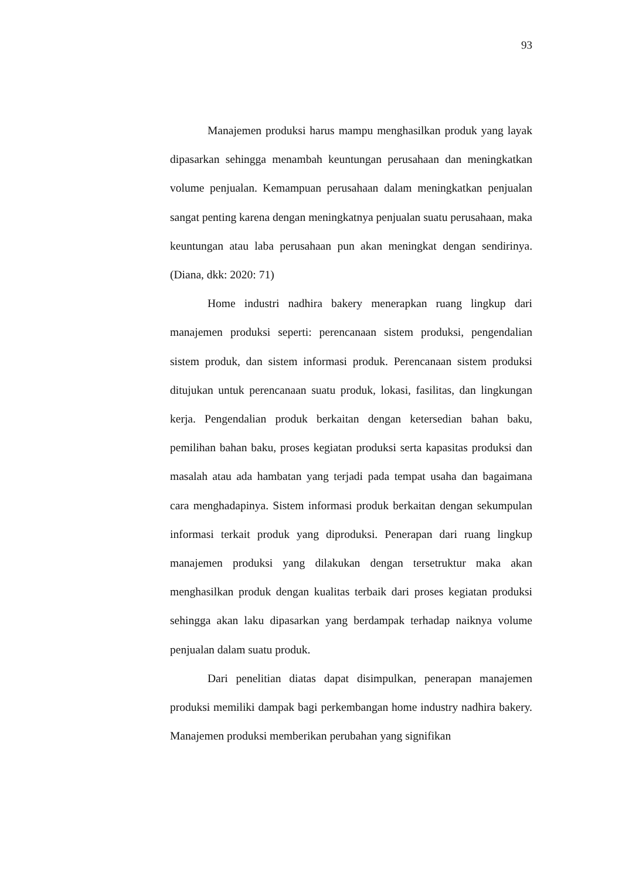93
Manajemen produksi harus mampu menghasilkan produk yang layak dipasarkan sehingga menambah keuntungan perusahaan dan meningkatkan volume penjualan. Kemampuan perusahaan dalam meningkatkan penjualan sangat penting karena dengan meningkatnya penjualan suatu perusahaan, maka keuntungan atau laba perusahaan pun akan meningkat dengan sendirinya. (Diana, dkk: 2020: 71)
Home industri nadhira bakery menerapkan ruang lingkup dari manajemen produksi seperti: perencanaan sistem produksi, pengendalian sistem produk, dan sistem informasi produk. Perencanaan sistem produksi ditujukan untuk perencanaan suatu produk, lokasi, fasilitas, dan lingkungan kerja. Pengendalian produk berkaitan dengan ketersedian bahan baku, pemilihan bahan baku, proses kegiatan produksi serta kapasitas produksi dan masalah atau ada hambatan yang terjadi pada tempat usaha dan bagaimana cara menghadapinya. Sistem informasi produk berkaitan dengan sekumpulan informasi terkait produk yang diproduksi. Penerapan dari ruang lingkup manajemen produksi yang dilakukan dengan tersetruktur maka akan menghasilkan produk dengan kualitas terbaik dari proses kegiatan produksi sehingga akan laku dipasarkan yang berdampak terhadap naiknya volume penjualan dalam suatu produk.
Dari penelitian diatas dapat disimpulkan, penerapan manajemen produksi memiliki dampak bagi perkembangan home industry nadhira bakery. Manajemen produksi memberikan perubahan yang signifikan